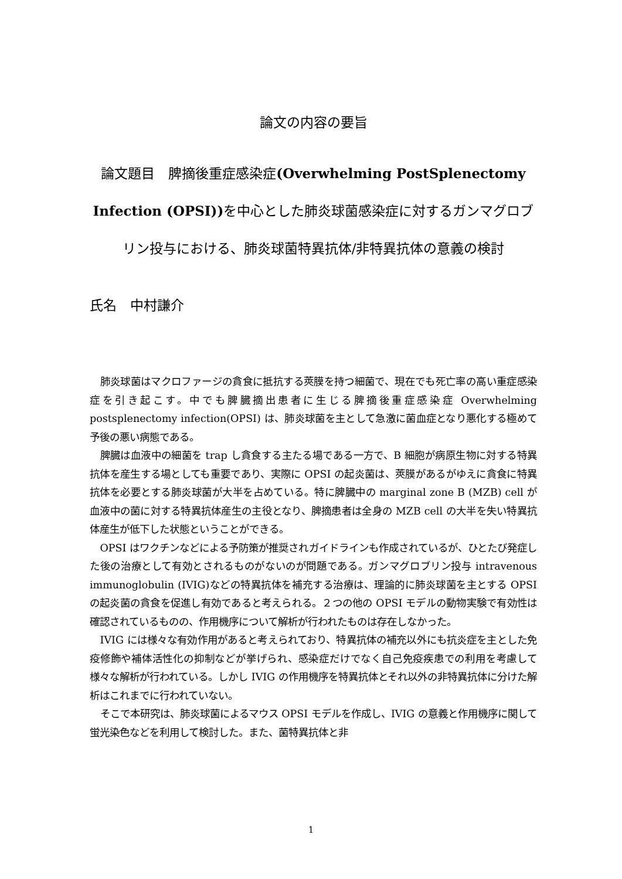論文の内容の要旨
論文題目　脾摘後重症感染症(Overwhelming PostSplenectomy Infection (OPSI)) を中心とした肺炎球菌感染症に対するガンマグロブリン投与における、肺炎球菌特異抗体/非特異抗体の意義の検討
氏名　中村謙介
肺炎球菌はマクロファージの貪食に抵抗する莢膜を持つ細菌で、現在でも死亡率の高い重症感染症を引き起こす。中でも脾臓摘出患者に生じる脾摘後重症感染症 Overwhelming postsplenectomy infection(OPSI) は、肺炎球菌を主として急激に菌血症となり悪化する極めて予後の悪い病態である。
脾臓は血液中の細菌を trap し貪食する主たる場である一方で、B 細胞が病原生物に対する特異抗体を産生する場としても重要であり、実際に OPSI の起炎菌は、莢膜があるがゆえに貪食に特異抗体を必要とする肺炎球菌が大半を占めている。特に脾臓中の marginal zone B (MZB) cell が血液中の菌に対する特異抗体産生の主役となり、脾摘患者は全身の MZB cell の大半を失い特異抗体産生が低下した状態ということができる。
OPSI はワクチンなどによる予防策が推奨されガイドラインも作成されているが、ひとたび発症した後の治療として有効とされるものがないのが問題である。ガンマグロブリン投与 intravenous immunoglobulin (IVIG)などの特異抗体を補充する治療は、理論的に肺炎球菌を主とする OPSI の起炎菌の貪食を促進し有効であると考えられる。２つの他の OPSI モデルの動物実験で有効性は確認されているものの、作用機序について解析が行われたものは存在しなかった。
IVIG には様々な有効作用があると考えられており、特異抗体の補充以外にも抗炎症を主とした免疫修飾や補体活性化の抑制などが挙げられ、感染症だけでなく自己免疫疾患での利用を考慮して様々な解析が行われている。しかし IVIG の作用機序を特異抗体とそれ以外の非特異抗体に分けた解析はこれまでに行われていない。
そこで本研究は、肺炎球菌によるマウス OPSI モデルを作成し、IVIG の意義と作用機序に関して蛍光染色などを利用して検討した。また、菌特異抗体と非
1